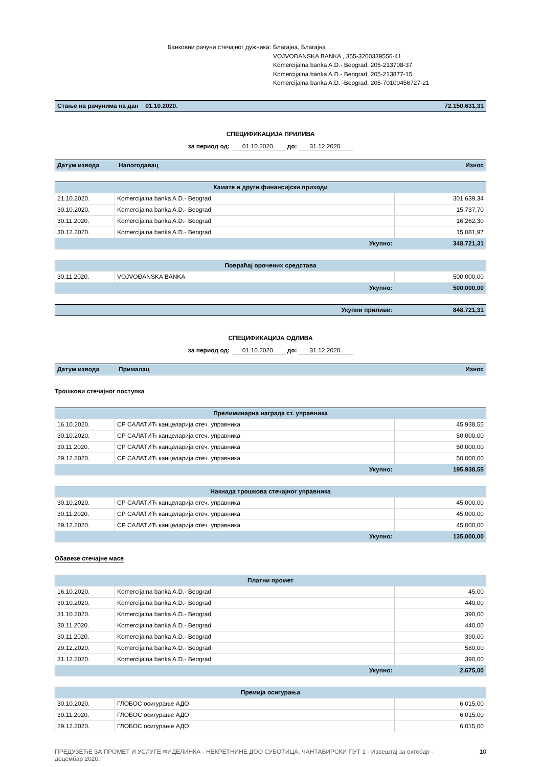Банковни рачуни стечајног дужника: Благајна, Благајна
VOJVOĐANSKA BANKA , 355-3200339556-41
Komercijalna banka A.D.- Beograd, 205-213708-37
Komercijalna banka A.D.- Beograd, 205-213877-15
Komercijalna banka A.D. -Beograd, 205-70100456727-21
| Стање на рачунима на дан 01.10.2020. | 72.150.631,31 |
СПЕЦИФИКАЦИЈА ПРИЛИВА
за период од: 01.10.2020. до: 31.12.2020.
| Датум извода | Налогодавац | Износ |
| Камате и други финансијски приходи | | |
| 21.10.2020. | Komercijalna banka A.D.- Beograd | 301.639,34 |
| 30.10.2020. | Komercijalna banka A.D.- Beograd | 15.737,70 |
| 30.11.2020. | Komercijalna banka A.D.- Beograd | 16.262,30 |
| 30.12.2020. | Komercijalna banka A.D.- Beograd | 15.081,97 |
| Укупно: | | 348.721,31 |
| Повраћај орочених средстава | | |
| 30.11.2020. | VOJVOĐANSKA BANKA | 500.000,00 |
| Укупно: | | 500.000,00 |
| Укупни приливи: | 848.721,31 |
СПЕЦИФИКАЦИЈА ОДЛИВА
за период од: 01.10.2020. до: 31.12.2020.
| Датум извода | Прималац | Износ |
Трошкови стечајног поступка
| Прелиминарна награда ст. управника | | |
| 16.10.2020. | СР САЛАТИЋ канцеларија стеч. управника | 45.938,55 |
| 30.10.2020. | СР САЛАТИЋ канцеларија стеч. управника | 50.000,00 |
| 30.11.2020. | СР САЛАТИЋ канцеларија стеч. управника | 50.000,00 |
| 29.12.2020. | СР САЛАТИЋ канцеларија стеч. управника | 50.000,00 |
| Укупно: | | 195.938,55 |
| Накнада трошкова стечајног управника | | |
| 30.10.2020. | СР САЛАТИЋ канцеларија стеч. управника | 45.000,00 |
| 30.11.2020. | СР САЛАТИЋ канцеларија стеч. управника | 45.000,00 |
| 29.12.2020. | СР САЛАТИЋ канцеларија стеч. управника | 45.000,00 |
| Укупно: | | 135.000,00 |
Обавезе стечајне масе
| Платни промет | | |
| 16.10.2020. | Komercijalna banka A.D.- Beograd | 45,00 |
| 30.10.2020. | Komercijalna banka A.D.- Beograd | 440,00 |
| 31.10.2020. | Komercijalna banka A.D.- Beograd | 390,00 |
| 30.11.2020. | Komercijalna banka A.D.- Beograd | 440,00 |
| 30.11.2020. | Komercijalna banka A.D.- Beograd | 390,00 |
| 29.12.2020. | Komercijalna banka A.D.- Beograd | 580,00 |
| 31.12.2020. | Komercijalna banka A.D.- Beograd | 390,00 |
| Укупно: | | 2.675,00 |
| Премија осигурања | | |
| 30.10.2020. | ГЛОБОС осигурање АДО | 6.015,00 |
| 30.11.2020. | ГЛОБОС осигурање АДО | 6.015,00 |
| 29.12.2020. | ГЛОБОС осигурање АДО | 6.015,00 |
ПРЕДУЗЕЋЕ ЗА ПРОМЕТ И УСЛУГЕ ФИДЕЛИНКА - НЕКРЕТНИНЕ ДОО СУБОТИЦА, ЧАНТАВИРСКИ ПУТ 1 - Извештај за октобар - децембар 2020.
10